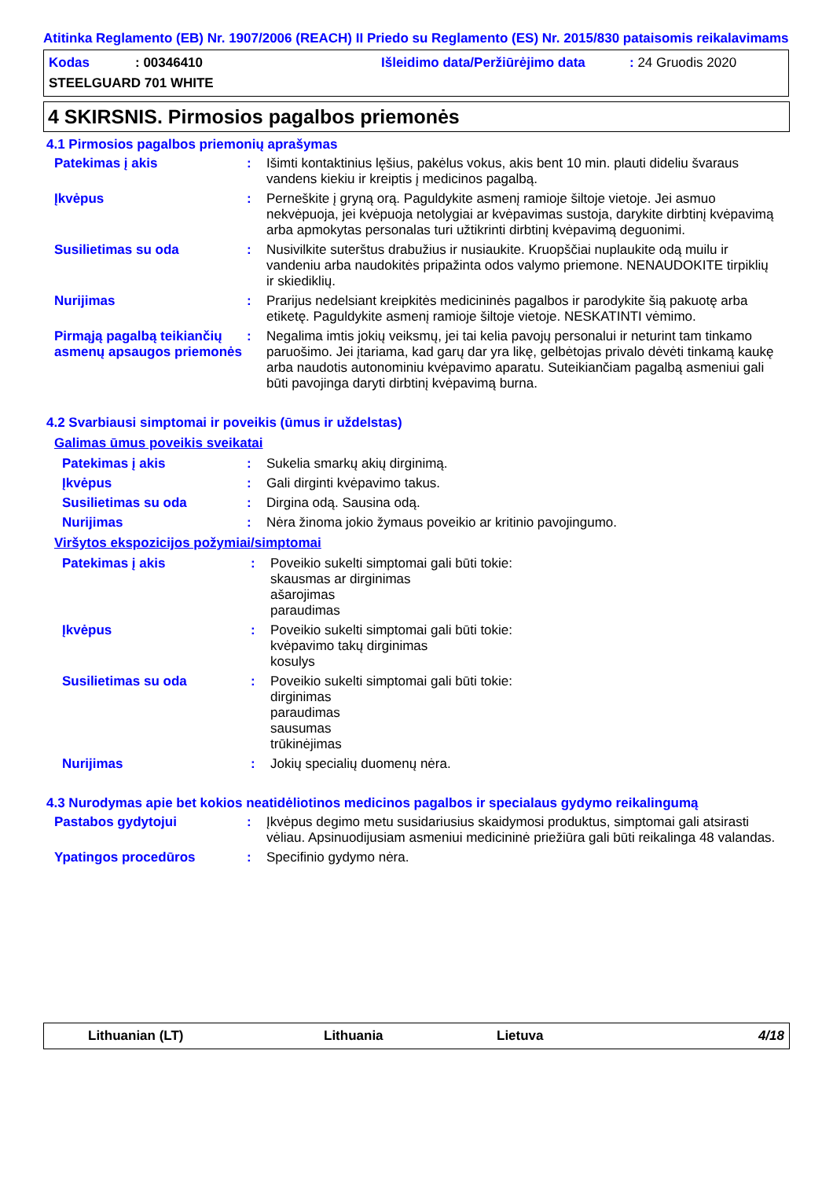Atitinka Reglamento (EB) Nr. 1907/2006 (REACH) II Priedo su Reglamento (ES) Nr. 2015/830 pataisomis reikalavimams
Kodas: 00346410 Išleidimo data/Peržiūrėjimo data: 24 Gruodis 2020
STEELGUARD 701 WHITE
4 SKIRSNIS. Pirmosios pagalbos priemonės
4.1 Pirmosios pagalbos priemonių aprašymas
Patekimas į akis : Išimti kontaktinius lęšius, pakėlus vokus, akis bent 10 min. plauti dideliu švaraus vandens kiekiu ir kreiptis į medicinos pagalbą.
Įkvėpus : Perneškite į gryną orą. Paguldykite asmenį ramioje šiltoje vietoje. Jei asmuo nekvėpuoja, jei kvėpuoja netolygiai ar kvėpavimas sustoja, darykite dirbtinį kvėpavimą arba apmokytas personalas turi užtikrinti dirbtinį kvėpavimą deguonimi.
Susilietimas su oda : Nusivilkite suterštus drabužius ir nusiaukite. Kruopščiai nuplaukite odą muilu ir vandeniu arba naudokitės pripažinta odos valymo priemone. NENAUDOKITE tirpiklių ir skiediklių.
Nurijimas : Prarijus nedelsiant kreipkitės medicininės pagalbos ir parodykite šią pakuotę arba etiketę. Paguldykite asmenį ramioje šiltoje vietoje. NESKATINTI vėmimo.
Pirmąją pagalbą teikiančių asmenų apsaugos priemonės
: Negalima imtis jokių veiksmų, jei tai kelia pavojų personalui ir neturint tam tinkamo paruošimo. Jei įtariama, kad garų dar yra likę, gelbėtojas privalo dėvėti tinkamą kaukę arba naudotis autonominiu kvėpavimo aparatu. Suteikiančiam pagalbą asmeniui gali būti pavojinga daryti dirbtinį kvėpavimą burna.
4.2 Svarbiausi simptomai ir poveikis (ūmus ir uždelstas)
Galimas ūmus poveikis sveikatai
Patekimas į akis : Sukelia smarkų akių dirginimą.
Įkvėpus : Gali dirginti kvėpavimo takus.
Susilietimas su oda : Dirgina odą. Sausina odą.
Nurijimas : Nėra žinoma jokio žymaus poveikio ar kritinio pavojingumo.
Viršytos ekspozicijos požymiai/simptomai
Patekimas į akis : Poveikio sukelti simptomai gali būti tokie:
skausmas ar dirginimas
ašarojimas
paraudimas
Įkvėpus : Poveikio sukelti simptomai gali būti tokie:
kvėpavimo takų dirginimas
kosulys
Susilietimas su oda : Poveikio sukelti simptomai gali būti tokie:
dirginimas
paraudimas
sausumas
trūkinėjimas
Nurijimas : Jokių specialių duomenų nėra.
4.3 Nurodymas apie bet kokios neatidėliotinos medicinos pagalbos ir specialaus gydymo reikalingumą
Pastabos gydytojui : Įkvėpus degimo metu susidariusius skaidymosi produktus, simptomai gali atsirasti vėliau. Apsinuodijusiam asmeniui medicininė priežiūra gali būti reikalinga 48 valandas.
Ypatingos procedūros : Specifinio gydymo nėra.
Lithuanian (LT) Lithuania Lietuva 4/18